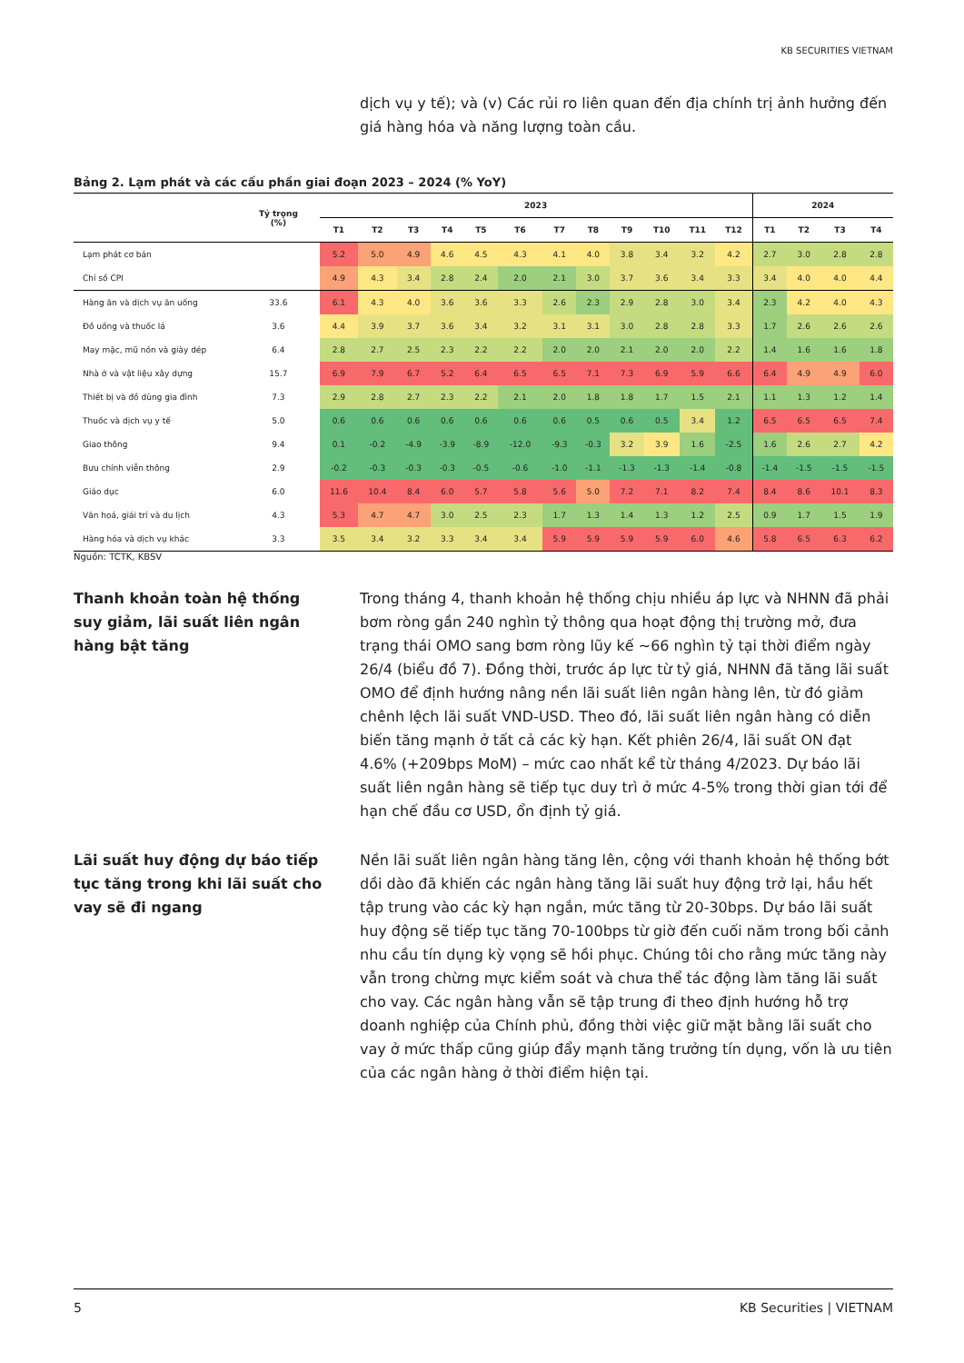KB SECURITIES VIETNAM
dịch vụ y tế); và (v) Các rủi ro liên quan đến địa chính trị ảnh hưởng đến giá hàng hóa và năng lượng toàn cầu.
Bảng 2. Lạm phát và các cấu phần giai đoạn 2023 – 2024 (% YoY)
| | Tỷ trọng (%) | 2023 | | | | | | | | | | | | 2024 | | | |
| --- | --- | --- | --- | --- | --- | --- | --- | --- | --- | --- | --- | --- | --- | --- | --- | --- | --- |
| | | T1 | T2 | T3 | T4 | T5 | T6 | T7 | T8 | T9 | T10 | T11 | T12 | T1 | T2 | T3 | T4 |
| Lạm phát cơ bản | | 5.2 | 5.0 | 4.9 | 4.6 | 4.5 | 4.3 | 4.1 | 4.0 | 3.8 | 3.4 | 3.2 | 4.2 | 2.7 | 3.0 | 2.8 | 2.8 |
| Chỉ số CPI | | 4.9 | 4.3 | 3.4 | 2.8 | 2.4 | 2.0 | 2.1 | 3.0 | 3.7 | 3.6 | 3.4 | 3.3 | 3.4 | 4.0 | 4.0 | 4.4 |
| Hàng ăn và dịch vụ ăn uống | 33.6 | 6.1 | 4.3 | 4.0 | 3.6 | 3.6 | 3.3 | 2.6 | 2.3 | 2.9 | 2.8 | 3.0 | 3.4 | 2.3 | 4.2 | 4.0 | 4.3 |
| Đồ uống và thuốc lá | 3.6 | 4.4 | 3.9 | 3.7 | 3.6 | 3.4 | 3.2 | 3.1 | 3.1 | 3.0 | 2.8 | 2.8 | 3.3 | 1.7 | 2.6 | 2.6 | 2.6 |
| May mặc, mũ nón và giày dép | 6.4 | 2.8 | 2.7 | 2.5 | 2.3 | 2.2 | 2.2 | 2.0 | 2.0 | 2.1 | 2.0 | 2.0 | 2.2 | 1.4 | 1.6 | 1.6 | 1.8 |
| Nhà ở và vật liệu xây dựng | 15.7 | 6.9 | 7.9 | 6.7 | 5.2 | 6.4 | 6.5 | 6.5 | 7.1 | 7.3 | 6.9 | 5.9 | 6.6 | 6.4 | 4.9 | 4.9 | 6.0 |
| Thiết bị và đồ dùng gia đình | 7.3 | 2.9 | 2.8 | 2.7 | 2.3 | 2.2 | 2.1 | 2.0 | 1.8 | 1.8 | 1.7 | 1.5 | 2.1 | 1.1 | 1.3 | 1.2 | 1.4 |
| Thuốc và dịch vụ y tế | 5.0 | 0.6 | 0.6 | 0.6 | 0.6 | 0.6 | 0.6 | 0.6 | 0.5 | 0.6 | 0.5 | 3.4 | 1.2 | 6.5 | 6.5 | 6.5 | 7.4 |
| Giao thông | 9.4 | 0.1 | -0.2 | -4.9 | -3.9 | -8.9 | -12.0 | -9.3 | -0.3 | 3.2 | 3.9 | 1.6 | -2.5 | 1.6 | 2.6 | 2.7 | 4.2 |
| Bưu chính viễn thông | 2.9 | -0.2 | -0.3 | -0.3 | -0.3 | -0.5 | -0.6 | -1.0 | -1.1 | -1.3 | -1.3 | -1.4 | -0.8 | -1.4 | -1.5 | -1.5 | -1.5 |
| Giáo dục | 6.0 | 11.6 | 10.4 | 8.4 | 6.0 | 5.7 | 5.8 | 5.6 | 5.0 | 7.2 | 7.1 | 8.2 | 7.4 | 8.4 | 8.6 | 10.1 | 8.3 |
| Văn hoá, giải trí và du lịch | 4.3 | 5.3 | 4.7 | 4.7 | 3.0 | 2.5 | 2.3 | 1.7 | 1.3 | 1.4 | 1.3 | 1.2 | 2.5 | 0.9 | 1.7 | 1.5 | 1.9 |
| Hàng hóa và dịch vụ khác | 3.3 | 3.5 | 3.4 | 3.2 | 3.3 | 3.4 | 3.4 | 5.9 | 5.9 | 5.9 | 5.9 | 6.0 | 4.6 | 5.8 | 6.5 | 6.3 | 6.2 |
Nguồn: TCTK, KBSV
Thanh khoản toàn hệ thống suy giảm, lãi suất liên ngân hàng bật tăng
Trong tháng 4, thanh khoản hệ thống chịu nhiều áp lực và NHNN đã phải bơm ròng gần 240 nghìn tỷ thông qua hoạt động thị trường mở, đưa trạng thái OMO sang bơm ròng lũy kế ~66 nghìn tỷ tại thời điểm ngày 26/4 (biểu đồ 7). Đồng thời, trước áp lực từ tỷ giá, NHNN đã tăng lãi suất OMO để định hướng nâng nền lãi suất liên ngân hàng lên, từ đó giảm chênh lệch lãi suất VND-USD. Theo đó, lãi suất liên ngân hàng có diễn biến tăng mạnh ở tất cả các kỳ hạn. Kết phiên 26/4, lãi suất ON đạt 4.6% (+209bps MoM) – mức cao nhất kể từ tháng 4/2023. Dự báo lãi suất liên ngân hàng sẽ tiếp tục duy trì ở mức 4-5% trong thời gian tới để hạn chế đầu cơ USD, ổn định tỷ giá.
Lãi suất huy động dự báo tiếp tục tăng trong khi lãi suất cho vay sẽ đi ngang
Nền lãi suất liên ngân hàng tăng lên, cộng với thanh khoản hệ thống bớt dồi dào đã khiến các ngân hàng tăng lãi suất huy động trở lại, hầu hết tập trung vào các kỳ hạn ngắn, mức tăng từ 20-30bps. Dự báo lãi suất huy động sẽ tiếp tục tăng 70-100bps từ giờ đến cuối năm trong bối cảnh nhu cầu tín dụng kỳ vọng sẽ hồi phục. Chúng tôi cho rằng mức tăng này vẫn trong chừng mực kiểm soát và chưa thể tác động làm tăng lãi suất cho vay. Các ngân hàng vẫn sẽ tập trung đi theo định hướng hỗ trợ doanh nghiệp của Chính phủ, đồng thời việc giữ mặt bằng lãi suất cho vay ở mức thấp cũng giúp đẩy mạnh tăng trưởng tín dụng, vốn là ưu tiên của các ngân hàng ở thời điểm hiện tại.
5 KB Securities | VIETNAM